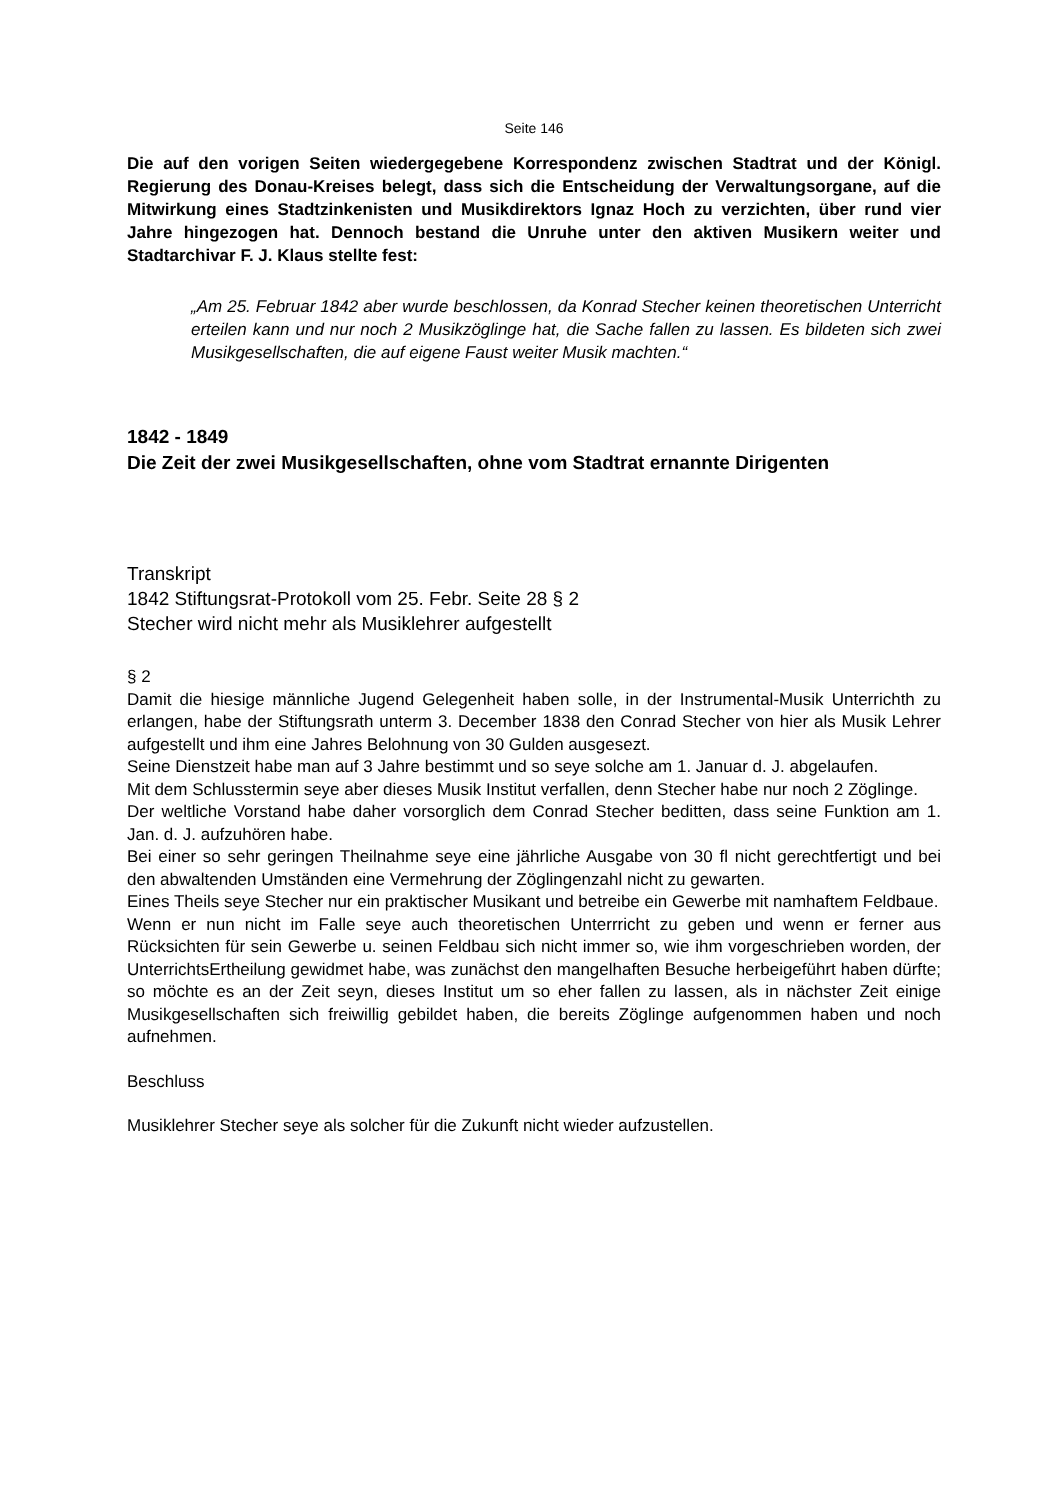Seite 146
Die auf den vorigen Seiten wiedergegebene Korrespondenz zwischen Stadtrat und der Königl. Regierung des Donau-Kreises belegt, dass sich die Entscheidung der Verwaltungsorgane, auf die Mitwirkung eines Stadtzinkenisten und Musikdirektors Ignaz Hoch zu verzichten, über rund vier Jahre hingezogen hat. Dennoch bestand die Unruhe unter den aktiven Musikern weiter und Stadtarchivar F. J. Klaus stellte fest:
„Am 25. Februar 1842 aber wurde beschlossen, da Konrad Stecher keinen theoretischen Unterricht erteilen kann und nur noch 2 Musikzöglinge hat, die Sache fallen zu lassen. Es bildeten sich zwei Musikgesellschaften, die auf eigene Faust weiter Musik machten.“
1842 - 1849
Die Zeit der zwei Musikgesellschaften, ohne vom Stadtrat ernannte Dirigenten
Transkript
1842 Stiftungsrat-Protokoll vom 25. Febr. Seite 28 § 2
Stecher wird nicht mehr als Musiklehrer aufgestellt
§ 2
Damit die hiesige männliche Jugend Gelegenheit haben solle, in der Instrumental-Musik Unterrichth zu erlangen, habe der Stiftungsrath unterm 3. December 1838 den Conrad Stecher von hier als Musik Lehrer aufgestellt und ihm eine Jahres Belohnung von 30 Gulden ausgesezt.
Seine Dienstzeit habe man auf 3 Jahre bestimmt und so seye solche am 1. Januar d. J. abgelaufen.
Mit dem Schlusstermin seye aber dieses Musik Institut verfallen, denn Stecher habe nur noch 2 Zöglinge.
Der weltliche Vorstand habe daher vorsorglich dem Conrad Stecher beditten, dass seine Funktion am 1. Jan. d. J. aufzuhören habe.
Bei einer so sehr geringen Theilnahme seye eine jährliche Ausgabe von 30 fl nicht gerechtfertigt und bei den abwaltenden Umständen eine Vermehrung der Zöglingenzahl nicht zu gewarten.
Eines Theils seye Stecher nur ein praktischer Musikant und betreibe ein Gewerbe mit namhaftem Feldbaue.
Wenn er nun nicht im Falle seye auch theoretischen Unterrricht zu geben und wenn er ferner aus Rücksichten für sein Gewerbe u. seinen Feldbau sich nicht immer so, wie ihm vorgeschrieben worden, der UnterrichtsErtheilung gewidmet habe, was zunächst den mangelhaften Besuche herbeigeführt haben dürfte; so möchte es an der Zeit seyn, dieses Institut um so eher fallen zu lassen, als in nächster Zeit einige Musikgesellschaften sich freiwillig gebildet haben, die bereits Zöglinge aufgenommen haben und noch aufnehmen.
Beschluss
Musiklehrer Stecher seye als solcher für die Zukunft nicht wieder aufzustellen.